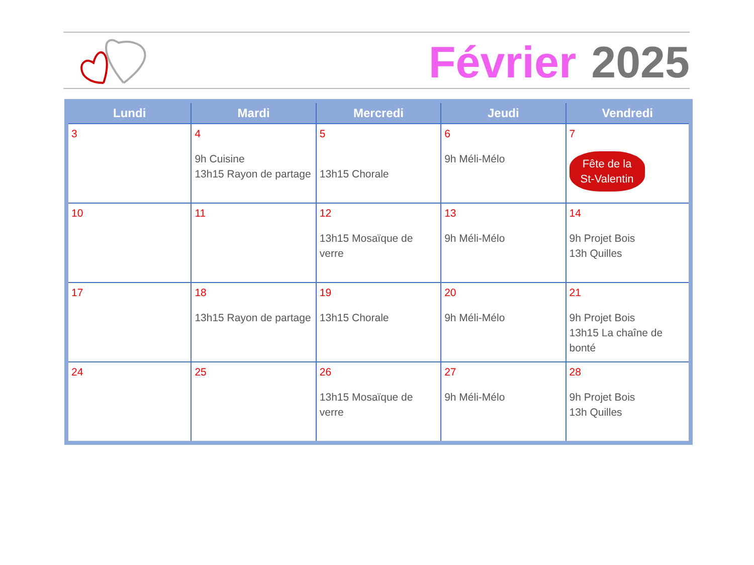Février 2025
| Lundi | Mardi | Mercredi | Jeudi | Vendredi |
| --- | --- | --- | --- | --- |
| 3 | 4 9h Cuisine 13h15 Rayon de partage | 5 13h15 Chorale | 6 9h Méli-Mélo | 7 Fête de la St-Valentin |
| 10 | 11 | 12 13h15 Mosaïque de verre | 13 9h Méli-Mélo | 14 9h Projet Bois 13h Quilles |
| 17 | 18 13h15 Rayon de partage | 19 13h15 Chorale | 20 9h Méli-Mélo | 21 9h Projet Bois 13h15 La chaîne de bonté |
| 24 | 25 | 26 13h15 Mosaïque de verre | 27 9h Méli-Mélo | 28 9h Projet Bois 13h Quilles |